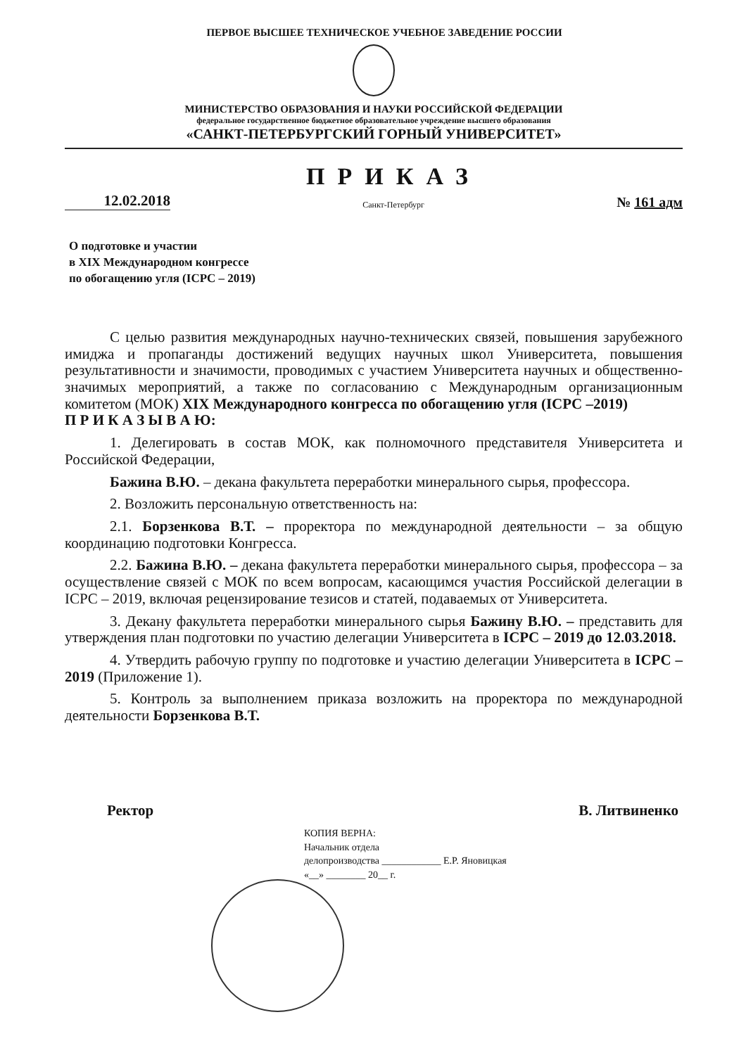ПЕРВОЕ ВЫСШЕЕ ТЕХНИЧЕСКОЕ УЧЕБНОЕ ЗАВЕДЕНИЕ РОССИИ
МИНИСТЕРСТВО ОБРАЗОВАНИЯ И НАУКИ РОССИЙСКОЙ ФЕДЕРАЦИИ
федеральное государственное бюджетное образовательное учреждение высшего образования
«САНКТ-ПЕТЕРБУРГСКИЙ ГОРНЫЙ УНИВЕРСИТЕТ»
12.02.2018
ПРИКАЗ
Санкт-Петербург
№ 161 адм
О подготовке и участии
в XIX Международном конгрессе
по обогащению угля (ICPC – 2019)
С целью развития международных научно-технических связей, повышения зарубежного имиджа и пропаганды достижений ведущих научных школ Университета, повышения результативности и значимости, проводимых с участием Университета научных и общественно-значимых мероприятий, а также по согласованию с Международным организационным комитетом (МОК) XIX Международного конгресса по обогащению угля (ICPC –2019)
П Р И К А З Ы В А Ю:
1. Делегировать в состав МОК, как полномочного представителя Университета и Российской Федерации,
Бажина В.Ю. – декана факультета переработки минерального сырья, профессора.
2. Возложить персональную ответственность на:
2.1. Борзенкова В.Т. – проректора по международной деятельности – за общую координацию подготовки Конгресса.
2.2. Бажина В.Ю. – декана факультета переработки минерального сырья, профессора – за осуществление связей с МОК по всем вопросам, касающимся участия Российской делегации в ICPC – 2019, включая рецензирование тезисов и статей, подаваемых от Университета.
3. Декану факультета переработки минерального сырья Бажину В.Ю. – представить для утверждения план подготовки по участию делегации Университета в ICPC – 2019 до 12.03.2018.
4. Утвердить рабочую группу по подготовке и участию делегации Университета в ICPC –2019 (Приложение 1).
5. Контроль за выполнением приказа возложить на проректора по международной деятельности Борзенкова В.Т.
Ректор В. Литвиненко
КОПИЯ ВЕРНА:
Начальник отдела
делопроизводства ____________ Е.Р. Яновицкая
«__» ________ 20__ г.